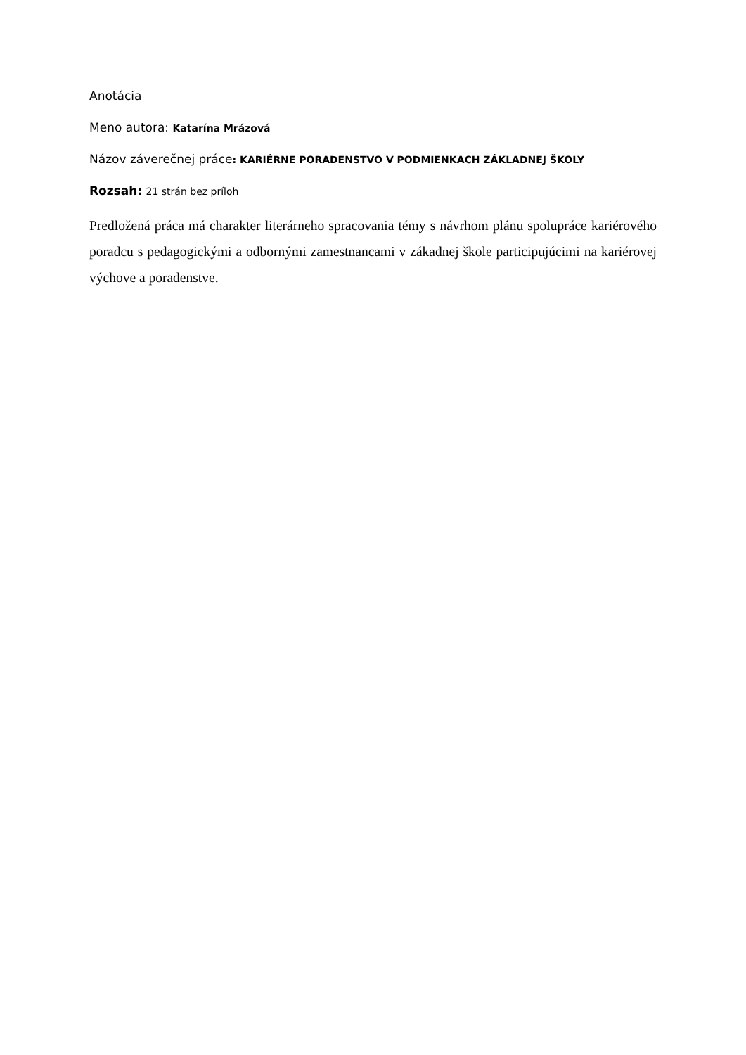Anotácia
Meno autora: Katarína Mrázová
Názov záverečnej práce: KARIÉRNE PORADENSTVO V PODMIENKACH ZÁKLADNEJ ŠKOLY
Rozsah: 21 strán bez príloh
Predložená práca má charakter literárneho spracovania témy s návrhom plánu spolupráce kariérového poradcu s pedagogickými a odbornými zamestnancami v zákadnej škole participujúcimi na kariérovej výchove a poradenstve.